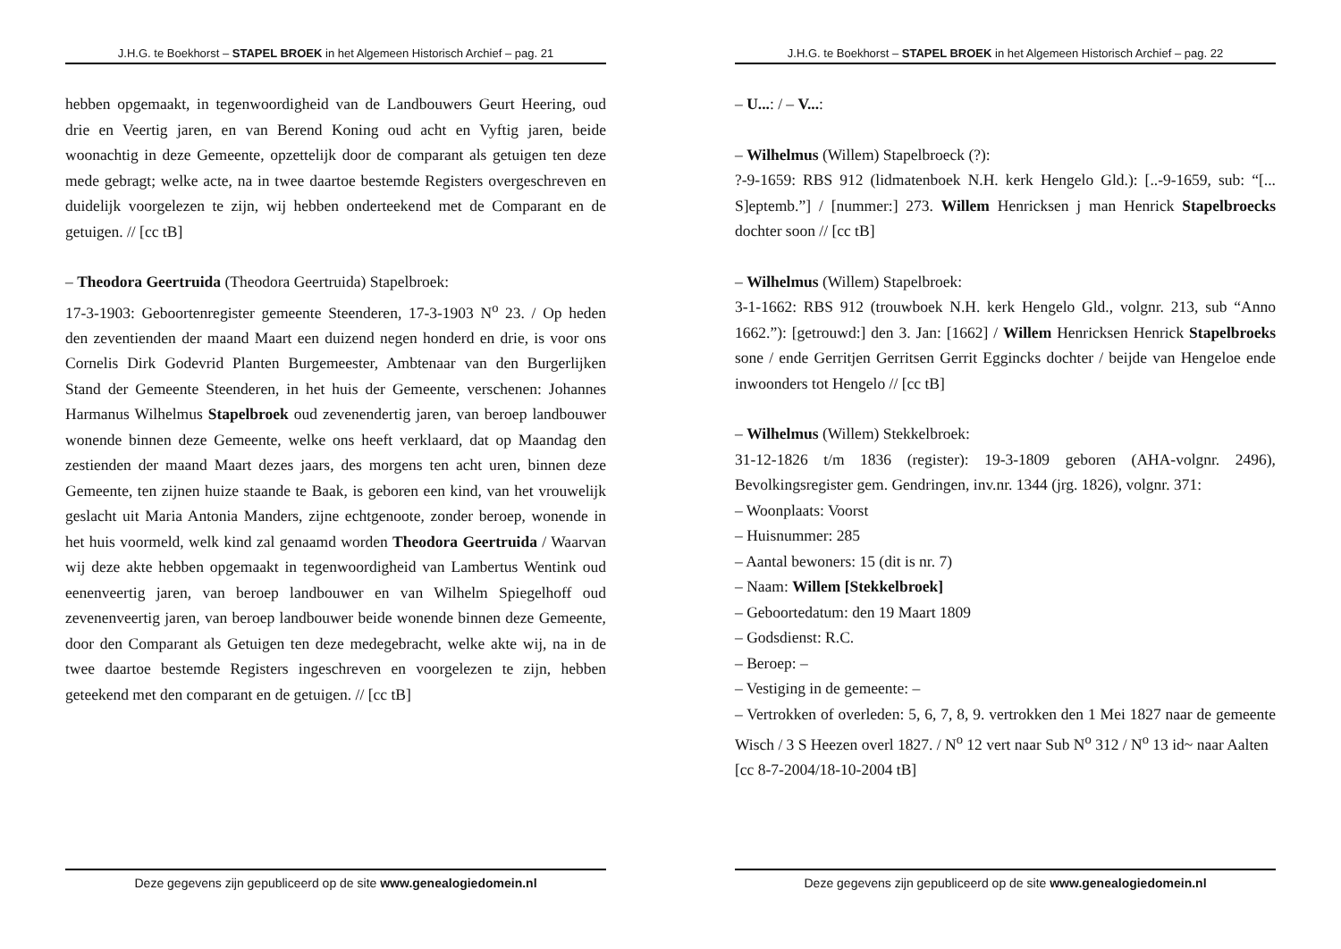J.H.G. te Boekhorst – STAPEL BROEK in het Algemeen Historisch Archief – pag. 21
hebben opgemaakt, in tegenwoordigheid van de Landbouwers Geurt Heering, oud drie en Veertig jaren, en van Berend Koning oud acht en Vyftig jaren, beide woonachtig in deze Gemeente, opzettelijk door de comparant als getuigen ten deze mede gebragt; welke acte, na in twee daartoe bestemde Registers overgeschreven en duidelijk voorgelezen te zijn, wij hebben onderteekend met de Comparant en de getuigen. // [cc tB]
– Theodora Geertruida (Theodora Geertruida) Stapelbroek:
17-3-1903: Geboortenregister gemeente Steenderen, 17-3-1903 N<sup>o</sup> 23. / Op heden den zeventienden der maand Maart een duizend negen honderd en drie, is voor ons Cornelis Dirk Godevrid Planten Burgemeester, Ambtenaar van den Burgerlijken Stand der Gemeente Steenderen, in het huis der Gemeente, verschenen: Johannes Harmanus Wilhelmus Stapelbroek oud zevenendertig jaren, van beroep landbouwer wonende binnen deze Gemeente, welke ons heeft verklaard, dat op Maandag den zestienden der maand Maart dezes jaars, des morgens ten acht uren, binnen deze Gemeente, ten zijnen huize staande te Baak, is geboren een kind, van het vrouwelijk geslacht uit Maria Antonia Manders, zijne echtgenoote, zonder beroep, wonende in het huis voormeld, welk kind zal genaamd worden Theodora Geertruida / Waarvan wij deze akte hebben opgemaakt in tegenwoordigheid van Lambertus Wentink oud eenenveertig jaren, van beroep landbouwer en van Wilhelm Spiegelhoff oud zevenenveertig jaren, van beroep landbouwer beide wonende binnen deze Gemeente, door den Comparant als Getuigen ten deze medegebracht, welke akte wij, na in de twee daartoe bestemde Registers ingeschreven en voorgelezen te zijn, hebben geteekend met den comparant en de getuigen. // [cc tB]
Deze gegevens zijn gepubliceerd op de site www.genealogiedomein.nl
J.H.G. te Boekhorst – STAPEL BROEK in het Algemeen Historisch Archief – pag. 22
– U...: / – V...:
– Wilhelmus (Willem) Stapelbroeck (?):
?-9-1659: RBS 912 (lidmatenboek N.H. kerk Hengelo Gld.): [..-9-1659, sub: “[... S]eptemb.”] / [nummer:] 273. Willem Henricksen j man Henrick Stapelbroecks dochter soon // [cc tB]
– Wilhelmus (Willem) Stapelbroek:
3-1-1662: RBS 912 (trouwboek N.H. kerk Hengelo Gld., volgnr. 213, sub “Anno 1662.”): [getrouwd:] den 3. Jan: [1662] / Willem Henricksen Henrick Stapelbroeks sone / ende Gerritjen Gerritsen Gerrit Eggincks dochter / beijde van Hengeloe ende inwoonders tot Hengelo // [cc tB]
– Wilhelmus (Willem) Stekkelbroek:
31-12-1826 t/m 1836 (register): 19-3-1809 geboren (AHA-volgnr. 2496), Bevolkingsregister gem. Gendringen, inv.nr. 1344 (jrg. 1826), volgnr. 371:
– Woonplaats: Voorst
– Huisnummer: 285
– Aantal bewoners: 15 (dit is nr. 7)
– Naam: Willem [Stekkelbroek]
– Geboortedatum: den 19 Maart 1809
– Godsdienst: R.C.
– Beroep: –
– Vestiging in de gemeente: –
– Vertrokken of overleden: 5, 6, 7, 8, 9. vertrokken den 1 Mei 1827 naar de gemeente Wisch / 3 S Heezen overl 1827. / N<sup>o</sup> 12 vert naar Sub N<sup>o</sup> 312 / N<sup>o</sup> 13 id~ naar Aalten
[cc 8-7-2004/18-10-2004 tB]
Deze gegevens zijn gepubliceerd op de site www.genealogiedomein.nl